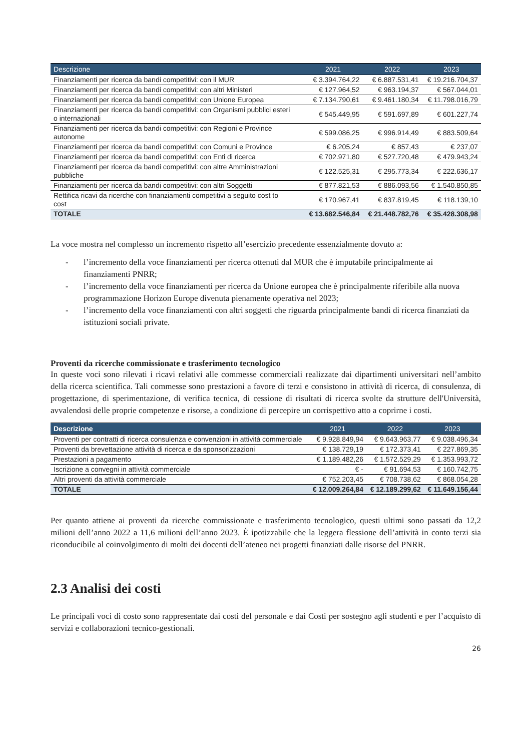| Descrizione | 2021 | 2022 | 2023 |
| --- | --- | --- | --- |
| Finanziamenti per ricerca da bandi competitivi: con il MUR | € 3.394.764,22 | € 6.887.531,41 | € 19.216.704,37 |
| Finanziamenti per ricerca da bandi competitivi: con altri Ministeri | € 127.964,52 | € 963.194,37 | € 567.044,01 |
| Finanziamenti per ricerca da bandi competitivi: con Unione Europea | € 7.134.790,61 | € 9.461.180,34 | € 11.798.016,79 |
| Finanziamenti per ricerca da bandi competitivi: con Organismi pubblici esteri o internazionali | € 545.449,95 | € 591.697,89 | € 601.227,74 |
| Finanziamenti per ricerca da bandi competitivi: con Regioni e Province autonome | € 599.086,25 | € 996.914,49 | € 883.509,64 |
| Finanziamenti per ricerca da bandi competitivi: con Comuni e Province | € 6.205,24 | € 857,43 | € 237,07 |
| Finanziamenti per ricerca da bandi competitivi: con Enti di ricerca | € 702.971,80 | € 527.720,48 | € 479.943,24 |
| Finanziamenti per ricerca da bandi competitivi: con altre Amministrazioni pubbliche | € 122.525,31 | € 295.773,34 | € 222.636,17 |
| Finanziamenti per ricerca da bandi competitivi: con altri Soggetti | € 877.821,53 | € 886.093,56 | € 1.540.850,85 |
| Rettifica ricavi da ricerche con finanziamenti competitivi a seguito cost to cost | € 170.967,41 | € 837.819,45 | € 118.139,10 |
| TOTALE | € 13.682.546,84 | € 21.448.782,76 | € 35.428.308,98 |
La voce mostra nel complesso un incremento rispetto all’esercizio precedente essenzialmente dovuto a:
- l’incremento della voce finanziamenti per ricerca ottenuti dal MUR che è imputabile principalmente ai finanziamenti PNRR;
- l’incremento della voce finanziamenti per ricerca da Unione europea che è principalmente riferibile alla nuova programmazione Horizon Europe divenuta pienamente operativa nel 2023;
- l’incremento della voce finanziamenti con altri soggetti che riguarda principalmente bandi di ricerca finanziati da istituzioni sociali private.
Proventi da ricerche commissionate e trasferimento tecnologico
In queste voci sono rilevati i ricavi relativi alle commesse commerciali realizzate dai dipartimenti universitari nell’ambito della ricerca scientifica. Tali commesse sono prestazioni a favore di terzi e consistono in attività di ricerca, di consulenza, di progettazione, di sperimentazione, di verifica tecnica, di cessione di risultati di ricerca svolte da strutture dell'Università, avvalendosi delle proprie competenze e risorse, a condizione di percepire un corrispettivo atto a coprirne i costi.
| Descrizione | 2021 | 2022 | 2023 |
| --- | --- | --- | --- |
| Proventi per contratti di ricerca consulenza e convenzioni in attività commerciale | € 9.928.849,94 | € 9.643.963,77 | € 9.038.496,34 |
| Proventi da brevettazione attività di ricerca e da sponsorizzazioni | € 138.729,19 | € 172.373,41 | € 227.869,35 |
| Prestazioni a pagamento | € 1.189.482,26 | € 1.572.529,29 | € 1.353.993,72 |
| Iscrizione a convegni in attività commerciale | € - | € 91.694,53 | € 160.742,75 |
| Altri proventi da attività commerciale | € 752.203,45 | € 708.738,62 | € 868.054,28 |
| TOTALE | € 12.009.264,84 | € 12.189.299,62 | € 11.649.156,44 |
Per quanto attiene ai proventi da ricerche commissionate e trasferimento tecnologico, questi ultimi sono passati da 12,2 milioni dell’anno 2022 a 11,6 milioni dell’anno 2023. È ipotizzabile che la leggera flessione dell’attività in conto terzi sia riconducibile al coinvolgimento di molti dei docenti dell’ateneo nei progetti finanziati dalle risorse del PNRR.
2.3 Analisi dei costi
Le principali voci di costo sono rappresentate dai costi del personale e dai Costi per sostegno agli studenti e per l’acquisto di servizi e collaborazioni tecnico-gestionali.
26